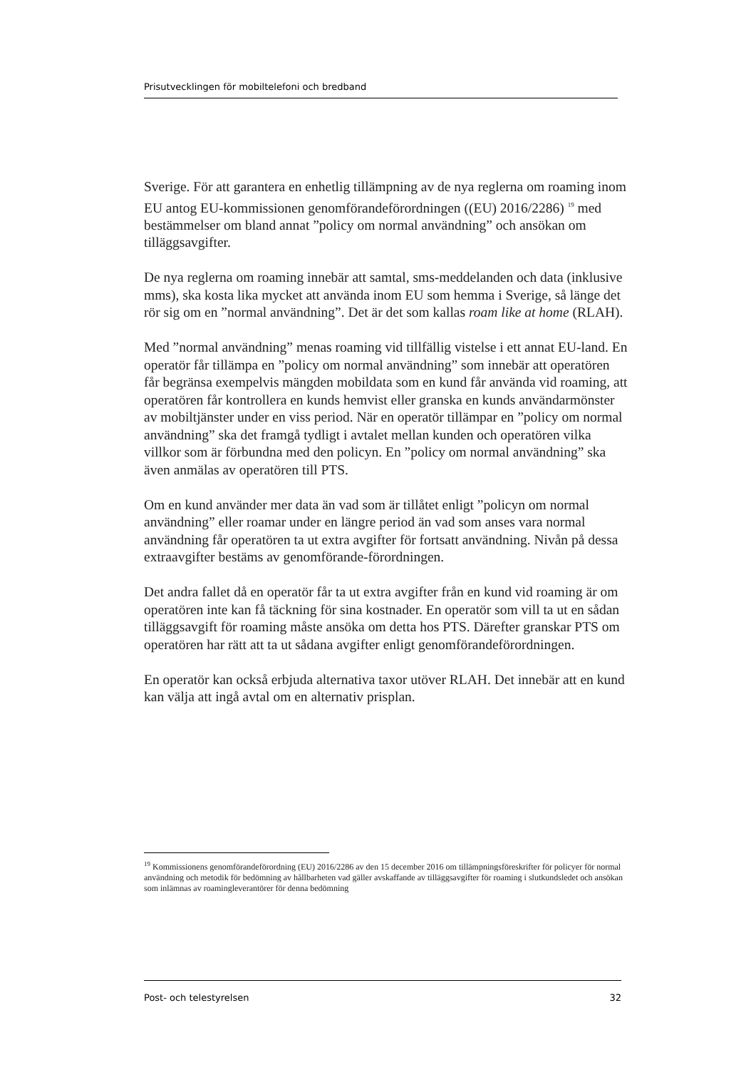Prisutvecklingen för mobiltelefoni och bredband
Sverige. För att garantera en enhetlig tillämpning av de nya reglerna om roaming inom EU antog EU-kommissionen genomförandeförordningen ((EU) 2016/2286) <sup>19</sup> med bestämmelser om bland annat ”policy om normal användning” och ansökan om tilläggsavgifter.
De nya reglerna om roaming innebär att samtal, sms-meddelanden och data (inklusive mms), ska kosta lika mycket att använda inom EU som hemma i Sverige, så länge det rör sig om en ”normal användning”. Det är det som kallas roam like at home (RLAH).
Med ”normal användning” menas roaming vid tillfällig vistelse i ett annat EU-land. En operatör får tillämpa en ”policy om normal användning” som innebär att operatören får begränsa exempelvis mängden mobildata som en kund får använda vid roaming, att operatören får kontrollera en kunds hemvist eller granska en kunds användarmönster av mobiltjänster under en viss period. När en operatör tillämpar en ”policy om normal användning” ska det framgå tydligt i avtalet mellan kunden och operatören vilka villkor som är förbundna med den policyn. En ”policy om normal användning” ska även anmälas av operatören till PTS.
Om en kund använder mer data än vad som är tillåtet enligt ”policyn om normal användning” eller roamar under en längre period än vad som anses vara normal användning får operatören ta ut extra avgifter för fortsatt användning. Nivån på dessa extraavgifter bestäms av genomförande-förordningen.
Det andra fallet då en operatör får ta ut extra avgifter från en kund vid roaming är om operatören inte kan få täckning för sina kostnader. En operatör som vill ta ut en sådan tilläggsavgift för roaming måste ansöka om detta hos PTS. Därefter granskar PTS om operatören har rätt att ta ut sådana avgifter enligt genomförandeförordningen.
En operatör kan också erbjuda alternativa taxor utöver RLAH. Det innebär att en kund kan välja att ingå avtal om en alternativ prisplan.
<sup>19</sup> Kommissionens genomförandeförordning (EU) 2016/2286 av den 15 december 2016 om tillämpningsföreskrifter för policyer för normal användning och metodik för bedömning av hållbarheten vad gäller avskaffande av tilläggsavgifter för roaming i slutkundsledet och ansökan som inlämnas av roamingleverantörer för denna bedömning
Post- och telestyrelsen 32